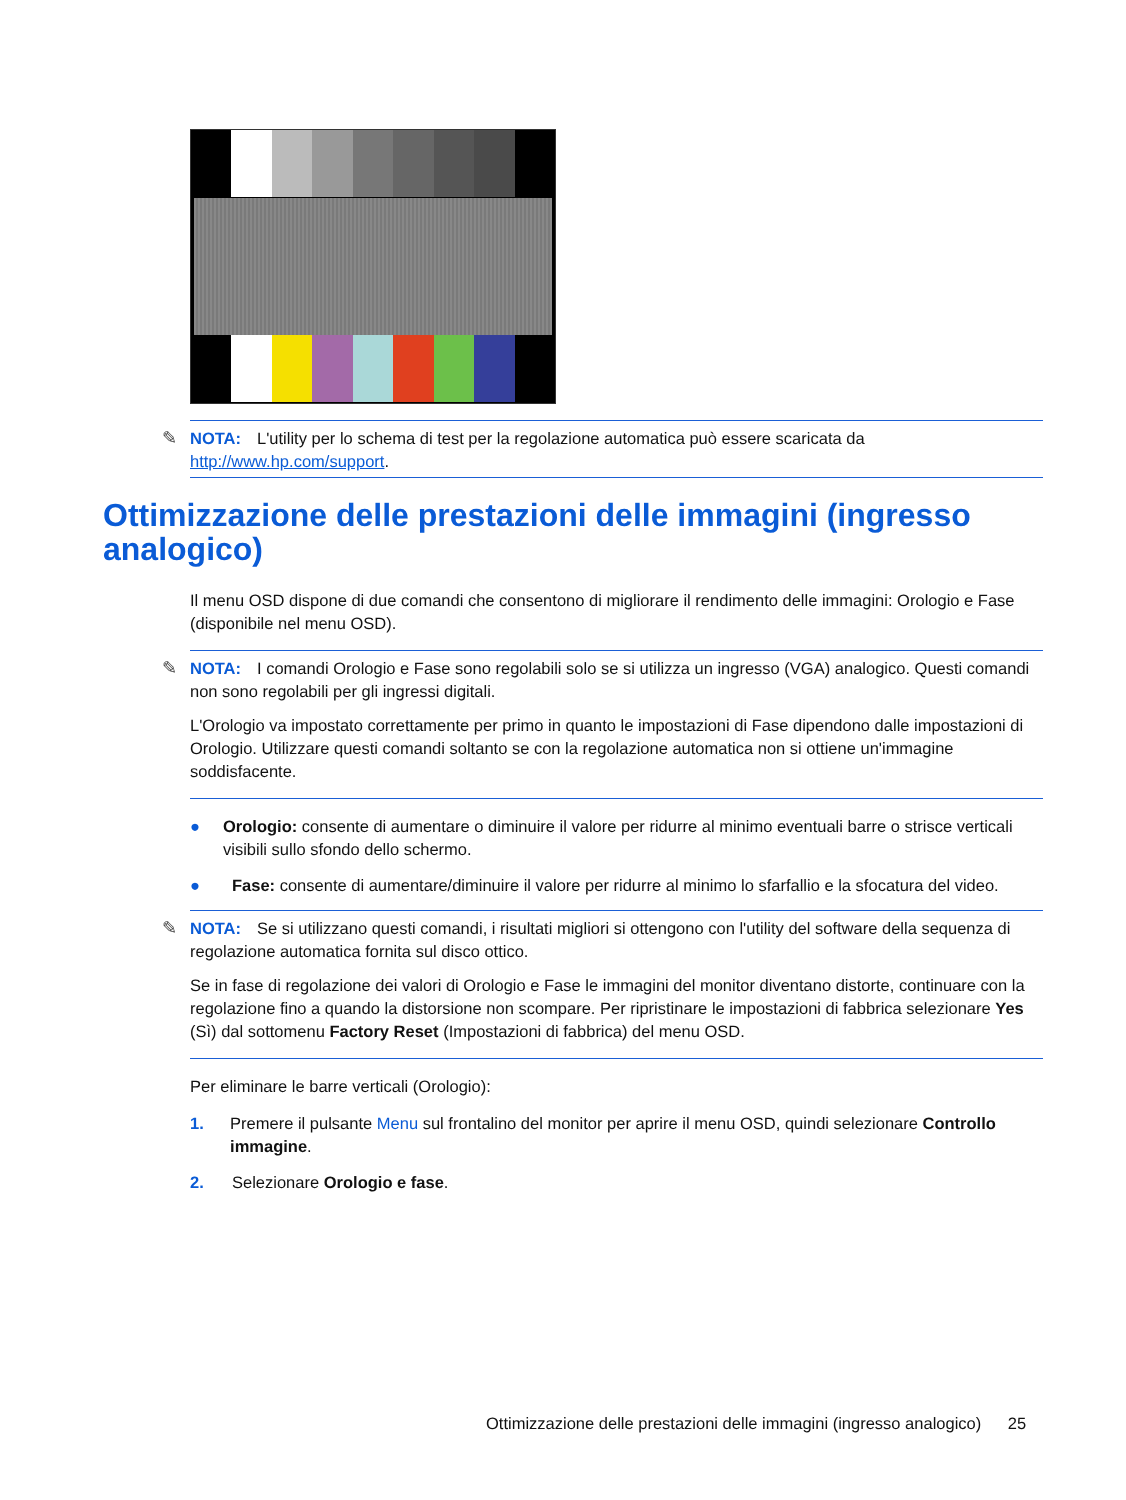✎ NOTA: L'utility per lo schema di test per la regolazione automatica può essere scaricata da http://www.hp.com/support.
Ottimizzazione delle prestazioni delle immagini (ingresso analogico)
Il menu OSD dispone di due comandi che consentono di migliorare il rendimento delle immagini: Orologio e Fase (disponibile nel menu OSD).
✎ NOTA: I comandi Orologio e Fase sono regolabili solo se si utilizza un ingresso (VGA) analogico. Questi comandi non sono regolabili per gli ingressi digitali.
L'Orologio va impostato correttamente per primo in quanto le impostazioni di Fase dipendono dalle impostazioni di Orologio. Utilizzare questi comandi soltanto se con la regolazione automatica non si ottiene un'immagine soddisfacente.
● Orologio: consente di aumentare o diminuire il valore per ridurre al minimo eventuali barre o strisce verticali visibili sullo sfondo dello schermo.
● Fase: consente di aumentare/diminuire il valore per ridurre al minimo lo sfarfallio e la sfocatura del video.
✎ NOTA: Se si utilizzano questi comandi, i risultati migliori si ottengono con l'utility del software della sequenza di regolazione automatica fornita sul disco ottico.
Se in fase di regolazione dei valori di Orologio e Fase le immagini del monitor diventano distorte, continuare con la regolazione fino a quando la distorsione non scompare. Per ripristinare le impostazioni di fabbrica selezionare Yes (Sì) dal sottomenu Factory Reset (Impostazioni di fabbrica) del menu OSD.
Per eliminare le barre verticali (Orologio):
1. Premere il pulsante Menu sul frontalino del monitor per aprire il menu OSD, quindi selezionare Controllo immagine.
2. Selezionare Orologio e fase.
Ottimizzazione delle prestazioni delle immagini (ingresso analogico) 25